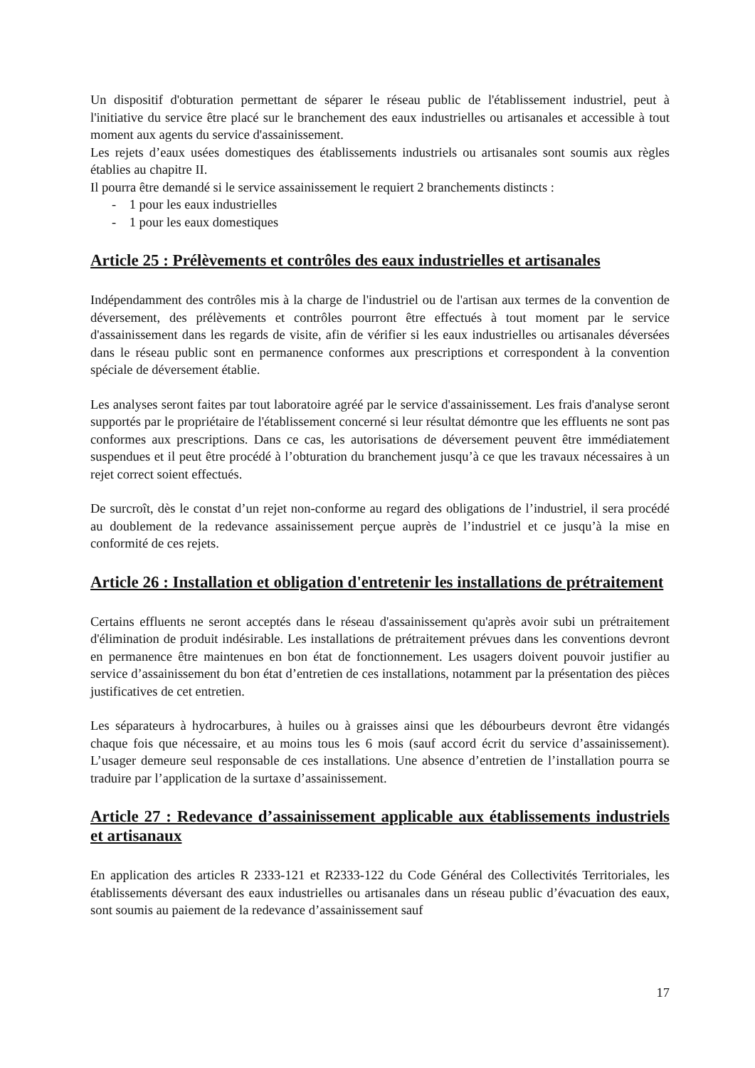Un dispositif d'obturation permettant de séparer le réseau public de l'établissement industriel, peut à l'initiative du service être placé sur le branchement des eaux industrielles ou artisanales et accessible à tout moment aux agents du service d'assainissement.
Les rejets d’eaux usées domestiques des établissements industriels ou artisanales sont soumis aux règles établies au chapitre II.
Il pourra être demandé si le service assainissement le requiert 2 branchements distincts :
- 1 pour les eaux industrielles
- 1 pour les eaux domestiques
Article 25 : Prélèvements et contrôles des eaux industrielles et artisanales
Indépendamment des contrôles mis à la charge de l'industriel ou de l'artisan aux termes de la convention de déversement, des prélèvements et contrôles pourront être effectués à tout moment par le service d'assainissement dans les regards de visite, afin de vérifier si les eaux industrielles ou artisanales déversées dans le réseau public sont en permanence conformes aux prescriptions et correspondent à la convention spéciale de déversement établie.
Les analyses seront faites par tout laboratoire agréé par le service d'assainissement. Les frais d'analyse seront supportés par le propriétaire de l'établissement concerné si leur résultat démontre que les effluents ne sont pas conformes aux prescriptions. Dans ce cas, les autorisations de déversement peuvent être immédiatement suspendues et il peut être procédé à l’obturation du branchement jusqu’à ce que les travaux nécessaires à un rejet correct soient effectués.
De surcroît, dès le constat d’un rejet non-conforme au regard des obligations de l’industriel, il sera procédé au doublement de la redevance assainissement perçue auprès de l’industriel et ce jusqu’à la mise en conformité de ces rejets.
Article 26 : Installation et obligation d'entretenir les installations de prétraitement
Certains effluents ne seront acceptés dans le réseau d'assainissement qu'après avoir subi un prétraitement d'élimination de produit indésirable. Les installations de prétraitement prévues dans les conventions devront en permanence être maintenues en bon état de fonctionnement. Les usagers doivent pouvoir justifier au service d’assainissement du bon état d’entretien de ces installations, notamment par la présentation des pièces justificatives de cet entretien.
Les séparateurs à hydrocarbures, à huiles ou à graisses ainsi que les débourbeurs devront être vidangés chaque fois que nécessaire, et au moins tous les 6 mois (sauf accord écrit du service d’assainissement). L’usager demeure seul responsable de ces installations. Une absence d’entretien de l’installation pourra se traduire par l’application de la surtaxe d’assainissement.
Article 27 : Redevance d’assainissement applicable aux établissements industriels et artisanaux
En application des articles R 2333-121 et R2333-122 du Code Général des Collectivités Territoriales, les établissements déversant des eaux industrielles ou artisanales dans un réseau public d’évacuation des eaux, sont soumis au paiement de la redevance d’assainissement sauf
17